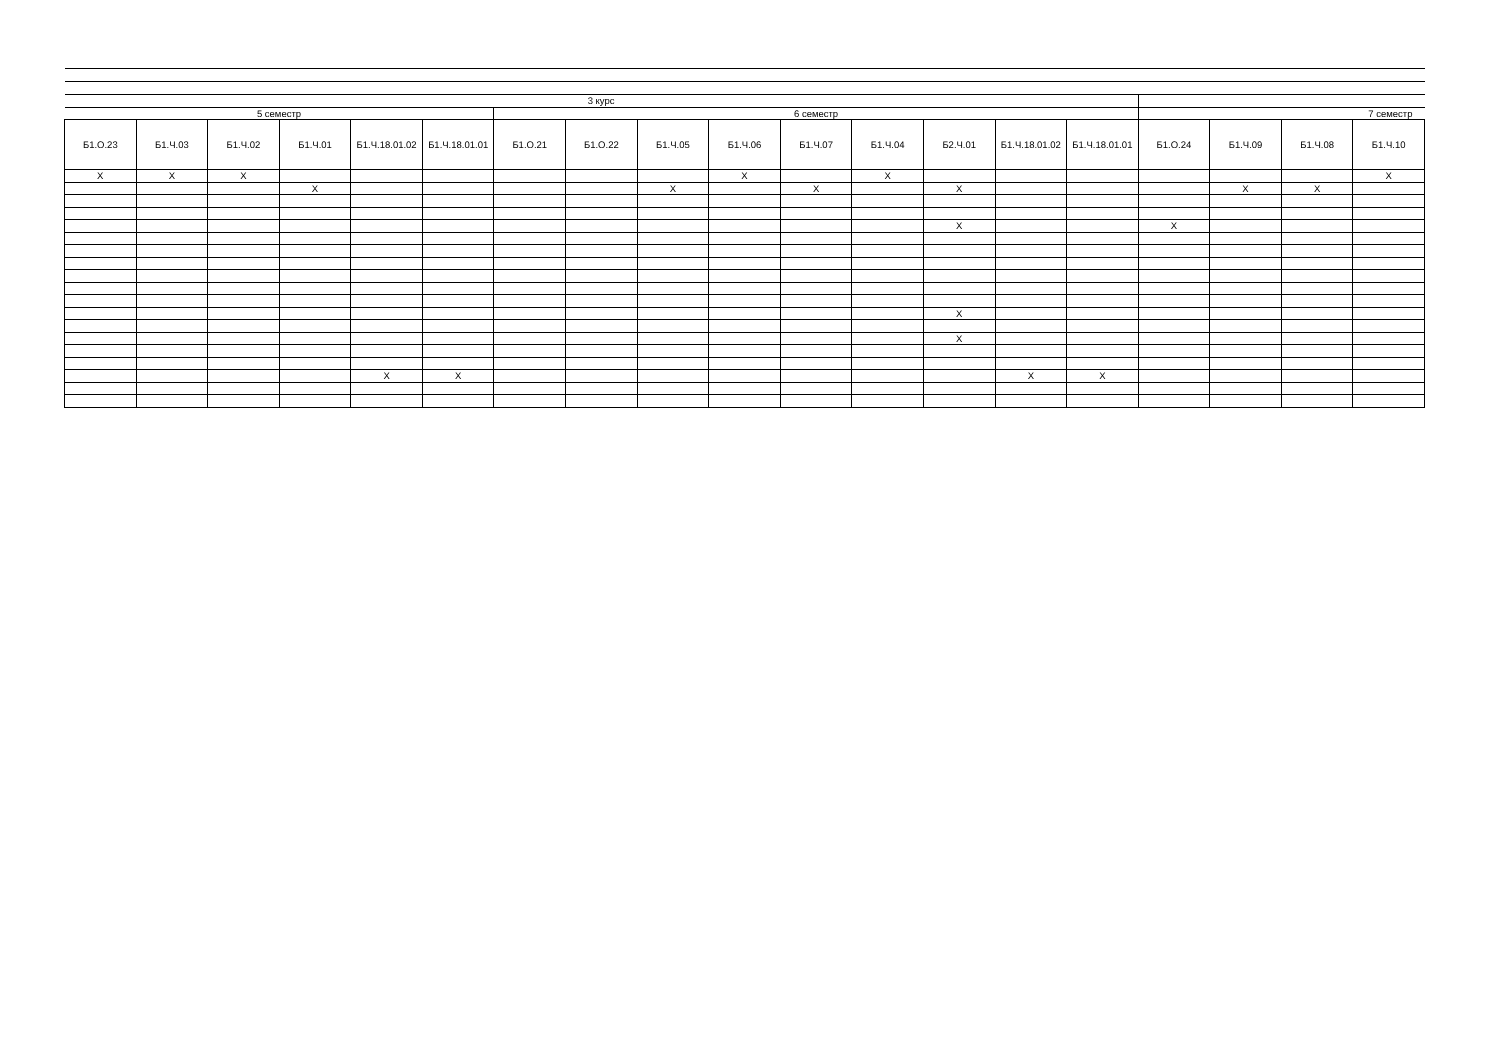| 3 курс | | | | | | | | | | | | | | | | | | |
| --- | --- | --- | --- | --- | --- | --- | --- | --- | --- | --- | --- | --- | --- | --- | --- | --- | --- | --- |
| 5 семестр | | | | | | 6 семестр | | | | | | | | | 7 семестр | | | |
| Б1.О.23 | Б1.Ч.03 | Б1.Ч.02 | Б1.Ч.01 | Б1.Ч.18.01.02 | Б1.Ч.18.01.01 | Б1.О.21 | Б1.О.22 | Б1.Ч.05 | Б1.Ч.06 | Б1.Ч.07 | Б1.Ч.04 | Б2.Ч.01 | Б1.Ч.18.01.02 | Б1.Ч.18.01.01 | Б1.О.24 | Б1.Ч.09 | Б1.Ч.08 | Б1.Ч.10 |
| X | X | X | | | | | | | X | | X | | | | | | | X |
| | | | X | | | | | X | | X | | X | | | | X | X | |
| | | | | | | | | | | | | X | | | X | | | |
| | | | | | | | | | | | | X | | | | | | |
| | | | | | | | | | | | | X | | | | | | |
| | | | | X | X | | | | | | | | X | X | | | | |